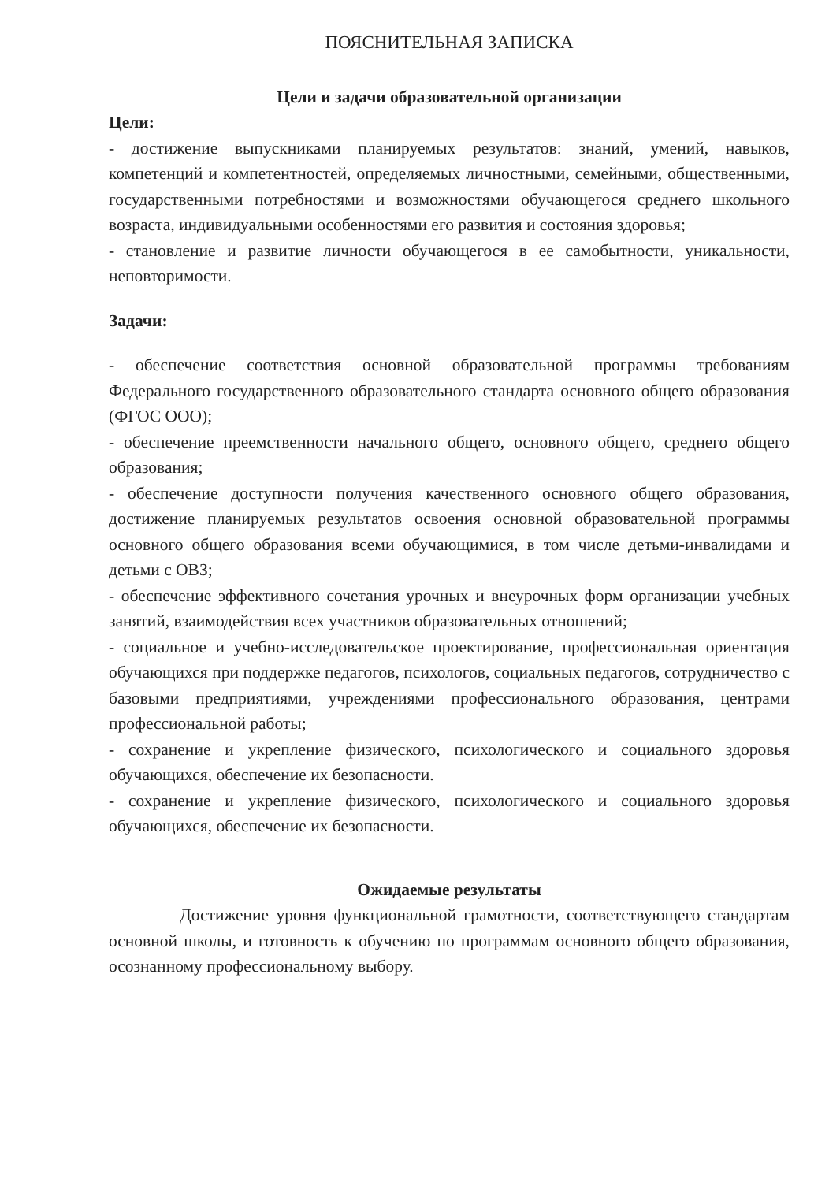ПОЯСНИТЕЛЬНАЯ ЗАПИСКА
Цели и задачи образовательной организации
Цели:
- достижение выпускниками планируемых результатов: знаний, умений, навыков, компетенций и компетентностей, определяемых личностными, семейными, общественными, государственными потребностями и возможностями обучающегося среднего школьного возраста, индивидуальными особенностями его развития и состояния здоровья;
- становление и развитие личности обучающегося в ее самобытности, уникальности, неповторимости.
Задачи:
- обеспечение соответствия основной образовательной программы требованиям Федерального государственного образовательного стандарта основного общего образования (ФГОС ООО);
- обеспечение преемственности начального общего, основного общего, среднего общего образования;
- обеспечение доступности получения качественного основного общего образования, достижение планируемых результатов освоения основной образовательной программы основного общего образования всеми обучающимися, в том числе детьми-инвалидами и детьми с ОВЗ;
- обеспечение эффективного сочетания урочных и внеурочных форм организации учебных занятий, взаимодействия всех участников образовательных отношений;
- социальное и учебно-исследовательское проектирование, профессиональная ориентация обучающихся при поддержке педагогов, психологов, социальных педагогов, сотрудничество с базовыми предприятиями, учреждениями профессионального образования, центрами профессиональной работы;
- сохранение и укрепление физического, психологического и социального здоровья обучающихся, обеспечение их безопасности.
- сохранение и укрепление физического, психологического и социального здоровья обучающихся, обеспечение их безопасности.
Ожидаемые результаты
Достижение уровня функциональной грамотности, соответствующего стандартам основной школы, и готовность к обучению по программам основного общего образования, осознанному профессиональному выбору.